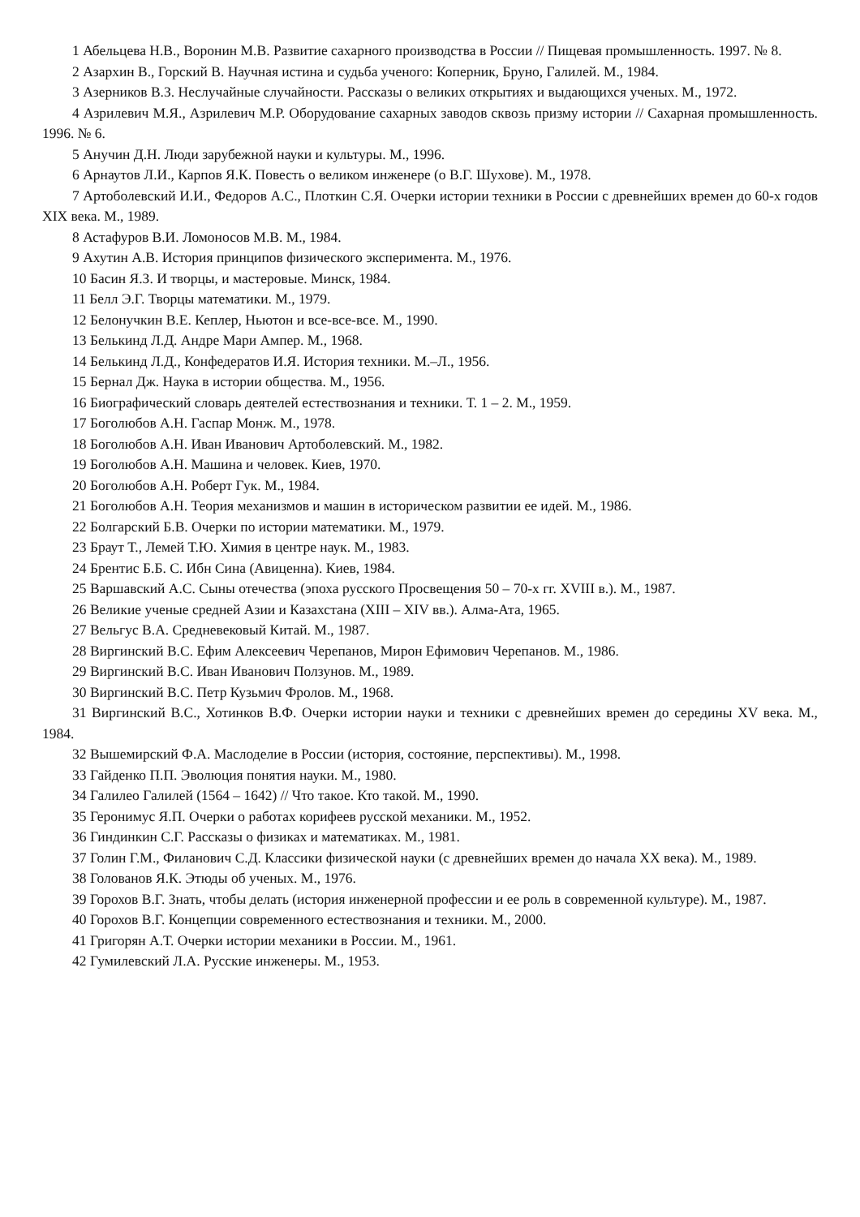1 Абельцева Н.В., Воронин М.В. Развитие сахарного производства в России // Пищевая промышленность. 1997. № 8.
2 Азархин В., Горский В. Научная истина и судьба ученого: Коперник, Бруно, Галилей. М., 1984.
3 Азерников В.З. Неслучайные случайности. Рассказы о великих открытиях и выдающихся ученых. М., 1972.
4 Азрилевич М.Я., Азрилевич М.Р. Оборудование сахарных заводов сквозь призму истории // Сахарная промышленность. 1996. № 6.
5 Анучин Д.Н. Люди зарубежной науки и культуры. М., 1996.
6 Арнаутов Л.И., Карпов Я.К. Повесть о великом инженере (о В.Г. Шухове). М., 1978.
7 Артоболевский И.И., Федоров А.С., Плоткин С.Я. Очерки истории техники в России с древнейших времен до 60-х годов XIX века. М., 1989.
8 Астафуров В.И. Ломоносов М.В. М., 1984.
9 Ахутин А.В. История принципов физического эксперимента. М., 1976.
10 Басин Я.З. И творцы, и мастеровые. Минск, 1984.
11 Белл Э.Г. Творцы математики. М., 1979.
12 Белонучкин В.Е. Кеплер, Ньютон и все-все-все. М., 1990.
13 Белькинд Л.Д. Андре Мари Ампер. М., 1968.
14 Белькинд Л.Д., Конфедератов И.Я. История техники. М.–Л., 1956.
15 Бернал Дж. Наука в истории общества. М., 1956.
16 Биографический словарь деятелей естествознания и техники. Т. 1 – 2. М., 1959.
17 Боголюбов А.Н. Гаспар Монж. М., 1978.
18 Боголюбов А.Н. Иван Иванович Артоболевский. М., 1982.
19 Боголюбов А.Н. Машина и человек. Киев, 1970.
20 Боголюбов А.Н. Роберт Гук. М., 1984.
21 Боголюбов А.Н. Теория механизмов и машин в историческом развитии ее идей. М., 1986.
22 Болгарский Б.В. Очерки по истории математики. М., 1979.
23 Браут Т., Лемей Т.Ю. Химия в центре наук. М., 1983.
24 Брентис Б.Б. С. Ибн Сина (Авиценна). Киев, 1984.
25 Варшавский А.С. Сыны отечества (эпоха русского Просвещения 50 – 70-х гг. XVIII в.). М., 1987.
26 Великие ученые средней Азии и Казахстана (XIII – XIV вв.). Алма-Ата, 1965.
27 Вельгус В.А. Средневековый Китай. М., 1987.
28 Виргинский В.С. Ефим Алексеевич Черепанов, Мирон Ефимович Черепанов. М., 1986.
29 Виргинский В.С. Иван Иванович Ползунов. М., 1989.
30 Виргинский В.С. Петр Кузьмич Фролов. М., 1968.
31 Виргинский В.С., Хотинков В.Ф. Очерки истории науки и техники с древнейших времен до середины XV века. М., 1984.
32 Вышемирский Ф.А. Маслоделие в России (история, состояние, перспективы). М., 1998.
33 Гайденко П.П. Эволюция понятия науки. М., 1980.
34 Галилео Галилей (1564 – 1642) // Что такое. Кто такой. М., 1990.
35 Геронимус Я.П. Очерки о работах корифеев русской механики. М., 1952.
36 Гиндинкин С.Г. Рассказы о физиках и математиках. М., 1981.
37 Голин Г.М., Филанович С.Д. Классики физической науки (с древнейших времен до начала XX века). М., 1989.
38 Голованов Я.К. Этюды об ученых. М., 1976.
39 Горохов В.Г. Знать, чтобы делать (история инженерной профессии и ее роль в современной культуре). М., 1987.
40 Горохов В.Г. Концепции современного естествознания и техники. М., 2000.
41 Григорян А.Т. Очерки истории механики в России. М., 1961.
42 Гумилевский Л.А. Русские инженеры. М., 1953.